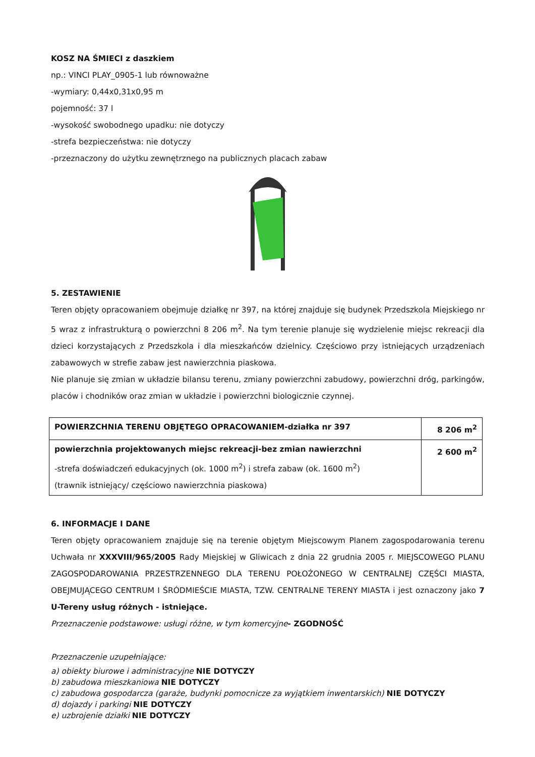KOSZ NA ŚMIECI z daszkiem
np.: VINCI PLAY_0905-1 lub równoważne
-wymiary: 0,44x0,31x0,95 m
pojemność: 37 l
-wysokość swobodnego upadku: nie dotyczy
-strefa bezpieczeństwa: nie dotyczy
-przeznaczony do użytku zewnętrznego na publicznych placach zabaw
5. ZESTAWIENIE
Teren objęty opracowaniem obejmuje działkę nr 397, na której znajduje się budynek Przedszkola Miejskiego nr 5 wraz z infrastrukturą o powierzchni 8 206 m<sup>2</sup>. Na tym terenie planuje się wydzielenie miejsc rekreacji dla dzieci korzystających z Przedszkola i dla mieszkańców dzielnicy. Częściowo przy istniejących urządzeniach zabawowych w strefie zabaw jest nawierzchnia piaskowa.
Nie planuje się zmian w układzie bilansu terenu, zmiany powierzchni zabudowy, powierzchni dróg, parkingów, placów i chodników oraz zmian w układzie i powierzchni biologicznie czynnej.
| POWIERZCHNIA TERENU OBJĘTEGO OPRACOWANIEM-działka nr 397 | 8 206 m<sup>2</sup> |
| powierzchnia projektowanych miejsc rekreacji-bez zmian nawierzchni -strefa doświadczeń edukacyjnych (ok. 1000 m<sup>2</sup>) i strefa zabaw (ok. 1600 m<sup>2</sup>) (trawnik istniejący/ częściowo nawierzchnia piaskowa) | 2 600 m<sup>2</sup> |
6. INFORMACJE I DANE
Teren objęty opracowaniem znajduje się na terenie objętym Miejscowym Planem zagospodarowania terenu Uchwała nr XXXVIII/965/2005 Rady Miejskiej w Gliwicach z dnia 22 grudnia 2005 r. MIEJSCOWEGO PLANU ZAGOSPODAROWANIA PRZESTRZENNEGO DLA TERENU POŁOŻONEGO W CENTRALNEJ CZĘŚCI MIASTA, OBEJMUJĄCEGO CENTRUM I ŚRÓDMIEŚCIE MIASTA, TZW. CENTRALNE TERENY MIASTA i jest oznaczony jako 7 U-Tereny usług różnych - istniejące.
Przeznaczenie podstawowe: usługi różne, w tym komercyjne- ZGODNOŚĆ
Przeznaczenie uzupełniające:
a) obiekty biurowe i administracyjne NIE DOTYCZY
b) zabudowa mieszkaniowa NIE DOTYCZY
c) zabudowa gospodarcza (garaże, budynki pomocnicze za wyjątkiem inwentarskich) NIE DOTYCZY
d) dojazdy i parkingi NIE DOTYCZY
e) uzbrojenie działki NIE DOTYCZY